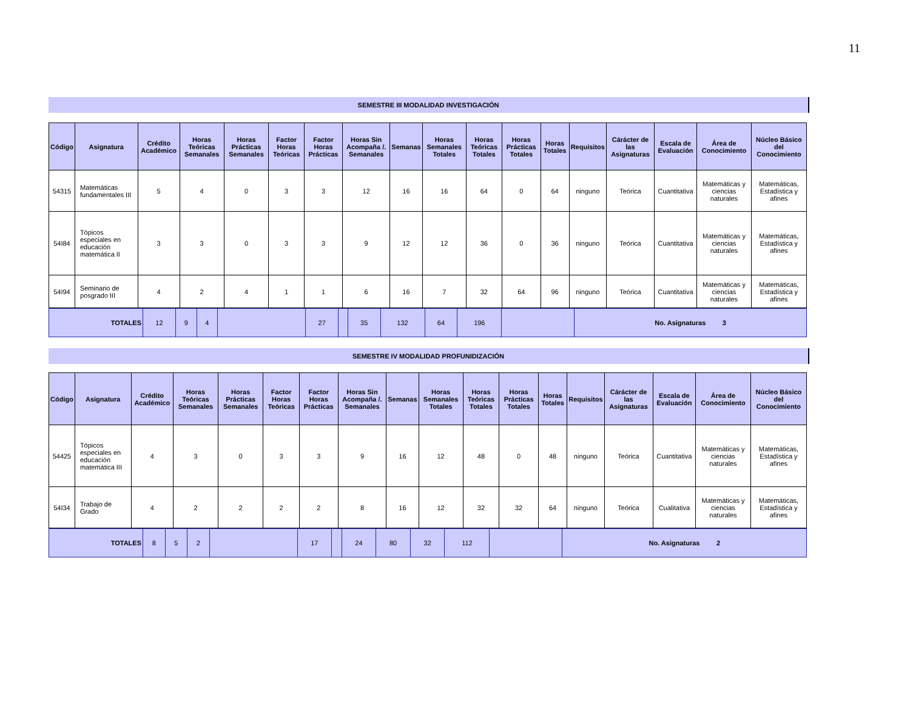11
SEMESTRE III MODALIDAD INVESTIGACIÓN
| Código | Asignatura | Crédito Académico | Horas Teóricas Semanales | Horas Prácticas Semanales | Factor Horas Teóricas | Factor Horas Prácticas | Horas Sin Acompaña /. Semanales | Semanas | Horas Semanales Totales | Horas Teóricas Totales | Horas Prácticas Totales | Horas Totales | Requisitos | Cárácter de las Asignaturas | Escala de Evaluación | Área de Conocimiento | Núcleo Básico del Conocimiento |
| --- | --- | --- | --- | --- | --- | --- | --- | --- | --- | --- | --- | --- | --- | --- | --- | --- | --- |
| 54315 | Matemáticas fundamentales III | 5 | 4 | 0 | 3 | 3 | 12 | 16 | 16 | 64 | 0 | 64 | ninguno | Teórica | Cuantitativa | Matemáticas y ciencias naturales | Matemáticas, Estadística y afines |
| 54I84 | Tópicos especiales en educación matemática II | 3 | 3 | 0 | 3 | 3 | 9 | 12 | 12 | 36 | 0 | 36 | ninguno | Teórica | Cuantitativa | Matemáticas y ciencias naturales | Matemáticas, Estadística y afines |
| 54I94 | Seminario de posgrado III | 4 | 2 | 4 | 1 | 1 | 6 | 16 | 7 | 32 | 64 | 96 | ninguno | Teórica | Cuantitativa | Matemáticas y ciencias naturales | Matemáticas, Estadística y afines |
| TOTALES | 12 | 9 | 4 | | 27 | | 35 | 132 | 64 | 196 | | No. Asignaturas 3 |
SEMESTRE IV MODALIDAD PROFUNIDIZACIÓN
| Código | Asignatura | Crédito Académico | Horas Teóricas Semanales | Horas Prácticas Semanales | Factor Horas Teóricas | Factor Horas Prácticas | Horas Sin Acompaña /. Semanales | Semanas | Horas Semanales Totales | Horas Teóricas Totales | Horas Prácticas Totales | Horas Totales | Requisitos | Cárácter de las Asignaturas | Escala de Evaluación | Área de Conocimiento | Núcleo Básico del Conocimiento |
| --- | --- | --- | --- | --- | --- | --- | --- | --- | --- | --- | --- | --- | --- | --- | --- | --- | --- |
| 54425 | Tópicos especiales en educación matemática III | 4 | 3 | 0 | 3 | 3 | 9 | 16 | 12 | 48 | 0 | 48 | ninguno | Teórica | Cuantitativa | Matemáticas y ciencias naturales | Matemáticas, Estadística y afines |
| 54I34 | Trabajo de Grado | 4 | 2 | 2 | 2 | 2 | 8 | 16 | 12 | 32 | 32 | 64 | ninguno | Teórica | Cualitativa | Matemáticas y ciencias naturales | Matemáticas, Estadística y afines |
| TOTALES | 8 | 5 | 2 | | 17 | | 24 | 80 | 32 | 112 | | No. Asignaturas 2 |